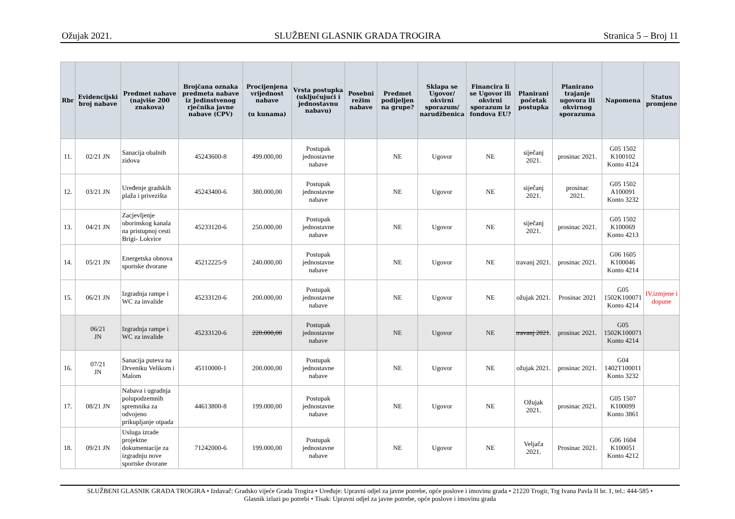Ožujak 2021. SLUŽBENI GLASNIK GRADA TROGIRA Stranica 5 – Broj 11
| Rbr | Evidencijski broj nabave | Predmet nabave (najviše 200 znakova) | Brojčana oznaka predmeta nabave iz Jedinstvenog rječnika javne nabave (CPV) | Procijenjena vrijednost nabave (u kunama) | Vrsta postupka (uključujući i jednostavnu nabavu) | Posebni režim nabave | Predmet podijeljen na grupe? | Sklapa se Ugovor/ okvirni sporazum/ narudžbenica | Financira li se Ugovor ili okvirni sporazum iz fondova EU? | Planirani početak postupka | Planirano trajanje ugovora ili okvirnog sporazuma | Napomena | Status promjene |
| --- | --- | --- | --- | --- | --- | --- | --- | --- | --- | --- | --- | --- | --- |
| 11. | 02/21 JN | Sanacija obalnih zidova | 45243600-8 | 499.000,00 | Postupak jednostavne nabave | | NE | Ugovor | NE | siječanj 2021. | prosinac 2021. | G05 1502 K100102 Konto 4124 | |
| 12. | 03/21 JN | Uređenje gradskih plaža i privezišta | 45243400-6 | 380.000,00 | Postupak jednostavne nabave | | NE | Ugovor | NE | siječanj 2021. | prosinac 2021. | G05 1502 A100091 Konto 3232 | |
| 13. | 04/21 JN | Zacjevljenje oborinskog kanala na pristupnoj cesti Brigi- Lokvice | 45233120-6 | 250.000,00 | Postupak jednostavne nabave | | NE | Ugovor | NE | siječanj 2021. | prosinac 2021. | G05 1502 K100069 Konto 4213 | |
| 14. | 05/21 JN | Energetska obnova sportske dvorane | 45212225-9 | 240.000,00 | Postupak jednostavne nabave | | NE | Ugovor | NE | travanj 2021. | prosinac 2021. | G06 1605 K100046 Konto 4214 | |
| 15. | 06/21 JN | Izgradnja rampe i WC za invalide | 45233120-6 | 200.000,00 | Postupak jednostavne nabave | | NE | Ugovor | NE | ožujak 2021. | Prosinac 2021 | G05 1502K100071 Konto 4214 | IV.izmjene i dopune |
| | 06/21 JN | Izgradnja rampe i WC za invalide | 45233120-6 | 220.000,00 | Postupak jednostavne nabave | | NE | Ugovor | NE | travanj 2021 . | prosinac 2021. | G05 1502K100071 Konto 4214 | |
| 16. | 07/21 JN | Sanacija puteva na Drveniku Velikom i Malom | 45110000-1 | 200.000,00 | Postupak jednostavne nabave | | NE | Ugovor | NE | ožujak 2021. | prosinac 2021. | G04 1402T100011 Konto 3232 | |
| 17. | 08/21 JN | Nabava i ugradnja polupodzemnih spremnika za odvojeno prikupljanje otpada | 44613800-8 | 199.000,00 | Postupak jednostavne nabave | | NE | Ugovor | NE | Ožujak 2021. | prosinac 2021. | G05 1507 K100099 Konto 3861 | |
| 18. | 09/21 JN | Usluga izrade projektne dokumentacije za izgradnju nove sportske dvorane | 71242000-6 | 199.000,00 | Postupak jednostavne nabave | | NE | Ugovor | NE | Veljača 2021. | Prosinac 2021. | G06 1604 K100051 Konto 4212 | |
SLUŽBENI GLASNIK GRADA TROGIRA • Izdavač: Gradsko vijeće Grada Trogira • Uređuje: Upravni odjel za javne potrebe, opće poslove i imovinu grada • 21220 Trogir, Trg Ivana Pavla II br. 1, tel.: 444-585 •
Glasnik izlazi po potrebi • Tisak: Upravni odjel za javne potrebe, opće poslove i imovinu grada